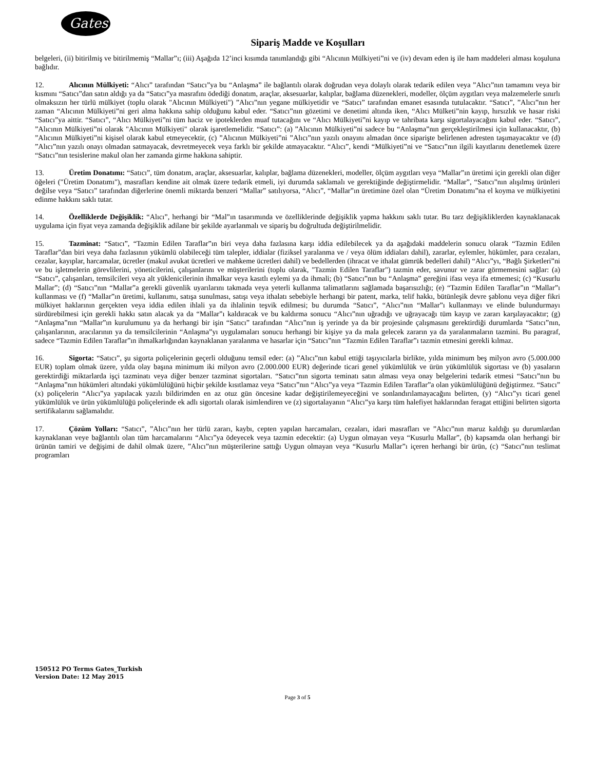Gates
Sipariş Madde ve Koşulları
belgeleri, (ii) bitirilmiş ve bitirilmemiş “Mallar”ı; (iii) Aşağıda 12’inci kısımda tanımlandığı gibi “Alıcının Mülkiyeti”ni ve (iv) devam eden iş ile ham maddeleri alması koşuluna bağlıdır.
12. Alıcının Mülkiyeti: “Alıcı” tarafından “Satıcı”ya bu “Anlaşma” ile bağlantılı olarak doğrudan veya dolaylı olarak tedarik edilen veya ”Alıcı”nın tamamını veya bir kısmını “Satıcı”dan satın aldığı ya da “Satıcı”ya masrafını ödediği donatım, araçlar, aksesuarlar, kalıplar, bağlama düzenekleri, modeller, ölçüm aygıtları veya malzemelerle sınırlı olmaksızın her türlü mülkiyet (toplu olarak "Alıcının Mülkiyeti") ”Alıcı”nın yegane mülkiyetidir ve “Satıcı” tarafından emanet esasında tutulacaktır. “Satıcı”, ”Alıcı”nın her zaman “Alıcının Mülkiyeti”ni geri alma hakkına sahip olduğunu kabul eder. “Satıcı”nın gözetimi ve denetimi altında iken, “Alıcı Mülketi”nin kayıp, hırsızlık ve hasar riski “Satıcı”ya aittir. “Satıcı”, “Alıcı Mülkiyeti”ni tüm haciz ve ipoteklerden muaf tutacağını ve “Alıcı Mülkiyeti”ni kayıp ve tahribata karşı sigortalayacağını kabul eder. “Satıcı”, ”Alıcının Mülkiyeti”ni olarak "Alıcının Mülkiyeti" olarak işaretlemelidir. “Satıcı”: (a) ”Alıcının Mülkiyeti”ni sadece bu “Anlaşma”nın gerçekleştirilmesi için kullanacaktır, (b) ”Alıcının Mülkiyeti”ni kişisel olarak kabul etmeyecektir, (c) ”Alıcının Mülkiyeti”ni ”Alıcı”nın yazılı onayını almadan önce siparişte belirlenen adresten taşımayacaktır ve (d) ”Alıcı”nın yazılı onayı olmadan satmayacak, devretmeyecek veya farklı bir şekilde atmayacaktır. “Alıcı”, kendi “Mülkiyeti”ni ve “Satıcı”nın ilgili kayıtlarını denetlemek üzere “Satıcı”nın tesislerine makul olan her zamanda girme hakkına sahiptir.
13. Üretim Donatımı: “Satıcı”, tüm donatım, araçlar, aksesuarlar, kalıplar, bağlama düzenekleri, modeller, ölçüm aygıtları veya “Mallar”ın üretimi için gerekli olan diğer öğeleri ("Üretim Donatımı"), masrafları kendine ait olmak üzere tedarik etmeli, iyi durumda saklamalı ve gerektiğinde değiştirmelidir. “Mallar”, “Satıcı”nın alışılmış ürünleri değilse veya “Satıcı” tarafından diğerlerine önemli miktarda benzeri “Mallar” satılıyorsa, “Alıcı”, “Mallar”ın üretimine özel olan “Üretim Donatımı”na el koyma ve mülkiyetini edinme hakkını saklı tutar.
14. Özelliklerde Değişiklik: “Alıcı”, herhangi bir “Mal”ın tasarımında ve özelliklerinde değişiklik yapma hakkını saklı tutar. Bu tarz değişikliklerden kaynaklanacak uygulama için fiyat veya zamanda değişiklik adilane bir şekilde ayarlanmalı ve sipariş bu doğrultuda değiştirilmelidir.
15. Tazminat: “Satıcı”, “Tazmin Edilen Taraflar”ın biri veya daha fazlasına karşı iddia edilebilecek ya da aşağıdaki maddelerin sonucu olarak “Tazmin Edilen Taraflar”dan biri veya daha fazlasının yükümlü olabileceği tüm talepler, iddialar (fiziksel yaralanma ve / veya ölüm iddiaları dahil), zararlar, eylemler, hükümler, para cezaları, cezalar, kayıplar, harcamalar, ücretler (makul avukat ücretleri ve mahkeme ücretleri dahil) ve bedellerden (ihracat ve ithalat gümrük bedelleri dahil) “Alıcı”yı, “Bağlı Şirketleri”ni ve bu işletmelerin görevlilerini, yöneticilerini, çalışanlarını ve müşterilerini (toplu olarak, "Tazmin Edilen Taraflar") tazmin eder, savunur ve zarar görmemesini sağlar: (a) “Satıcı”, çalışanları, temsilcileri veya alt yüklenicilerinin ihmalkar veya kasıtlı eylemi ya da ihmali; (b) “Satıcı”nın bu “Anlaşma” gereğini ifası veya ifa etmemesi; (c) “Kusurlu Mallar”; (d) “Satıcı”nın “Mallar”a gerekli güvenlik uyarılarını takmada veya yeterli kullanma talimatlarını sağlamada başarısızlığı; (e) “Tazmin Edilen Taraflar”ın “Mallar”ı kullanması ve (f) “Mallar”ın üretimi, kullanımı, satışa sunulması, satışı veya ithalatı sebebiyle herhangi bir patent, marka, telif hakkı, bütünleşik devre şablonu veya diğer fikri mülkiyet haklarının gerçekten veya iddia edilen ihlali ya da ihlalinin teşvik edilmesi; bu durumda “Satıcı”, “Alıcı”nın “Mallar”ı kullanmayı ve elinde bulundurmayı sürdürebilmesi için gerekli hakkı satın alacak ya da “Mallar”ı kaldıracak ve bu kaldırma sonucu “Alıcı”nın uğradığı ve uğrayacağı tüm kayıp ve zararı karşılayacaktır; (g) “Anlaşma”nın “Mallar”ın kurulumunu ya da herhangi bir işin “Satıcı” tarafından “Alıcı”nın iş yerinde ya da bir projesinde çalışmasını gerektirdiği durumlarda “Satıcı”nın, çalışanlarının, aracılarının ya da temsilcilerinin “Anlaşma”yı uygulamaları sonucu herhangi bir kişiye ya da mala gelecek zararın ya da yaralanmaların tazmini. Bu paragraf, sadece “Tazmin Edilen Taraflar”ın ihmalkarlığından kaynaklanan yaralanma ve hasarlar için “Satıcı”nın “Tazmin Edilen Taraflar”ı tazmin etmesini gerekli kılmaz.
16. Sigorta: “Satıcı”, şu sigorta poliçelerinin geçerli olduğunu temsil eder: (a) ”Alıcı”nın kabul ettiği taşıyıcılarla birlikte, yılda minimum beş milyon avro (5.000.000 EUR) toplam olmak üzere, yılda olay başına minimum iki milyon avro (2.000.000 EUR) değerinde ticari genel yükümlülük ve ürün yükümlülük sigortası ve (b) yasaların gerektirdiği miktarlarda işçi tazminatı veya diğer benzer tazminat sigortaları. “Satıcı”nın sigorta teminatı satın alması veya onay belgelerini tedarik etmesi “Satıcı”nın bu “Anlaşma”nın hükümleri altındaki yükümlülüğünü hiçbir şekilde kısıtlamaz veya “Satıcı”nın “Alıcı”ya veya “Tazmin Edilen Taraflar”a olan yükümlülüğünü değiştirmez. “Satıcı” (x) poliçelerin “Alıcı”ya yapılacak yazılı bildirimden en az otuz gün öncesine kadar değiştirilemeyeceğini ve sonlandırılamayacağını belirten, (y) “Alıcı”yı ticari genel yükümlülük ve ürün yükümlülüğü poliçelerinde ek adlı sigortalı olarak isimlendiren ve (z) sigortalayanın “Alıcı”ya karşı tüm halefiyet haklarından feragat ettiğini belirten sigorta sertifikalarını sağlamalıdır.
17. Çözüm Yolları: “Satıcı”, ”Alıcı”nın her türlü zararı, kaybı, cepten yapılan harcamaları, cezaları, idari masrafları ve ”Alıcı”nın maruz kaldığı şu durumlardan kaynaklanan veye bağlantılı olan tüm harcamalarını “Alıcı”ya ödeyecek veya tazmin edecektir: (a) Uygun olmayan veya “Kusurlu Mallar”, (b) kapsamda olan herhangi bir ürünün tamiri ve değişimi de dahil olmak üzere, ”Alıcı”nın müşterilerine sattığı Uygun olmayan veya “Kusurlu Mallar”ı içeren herhangi bir ürün, (c) “Satıcı”nın teslimat programları
150512 PO Terms Gates_Turkish
Version Date: 12 May 2015
Page 3 of 5